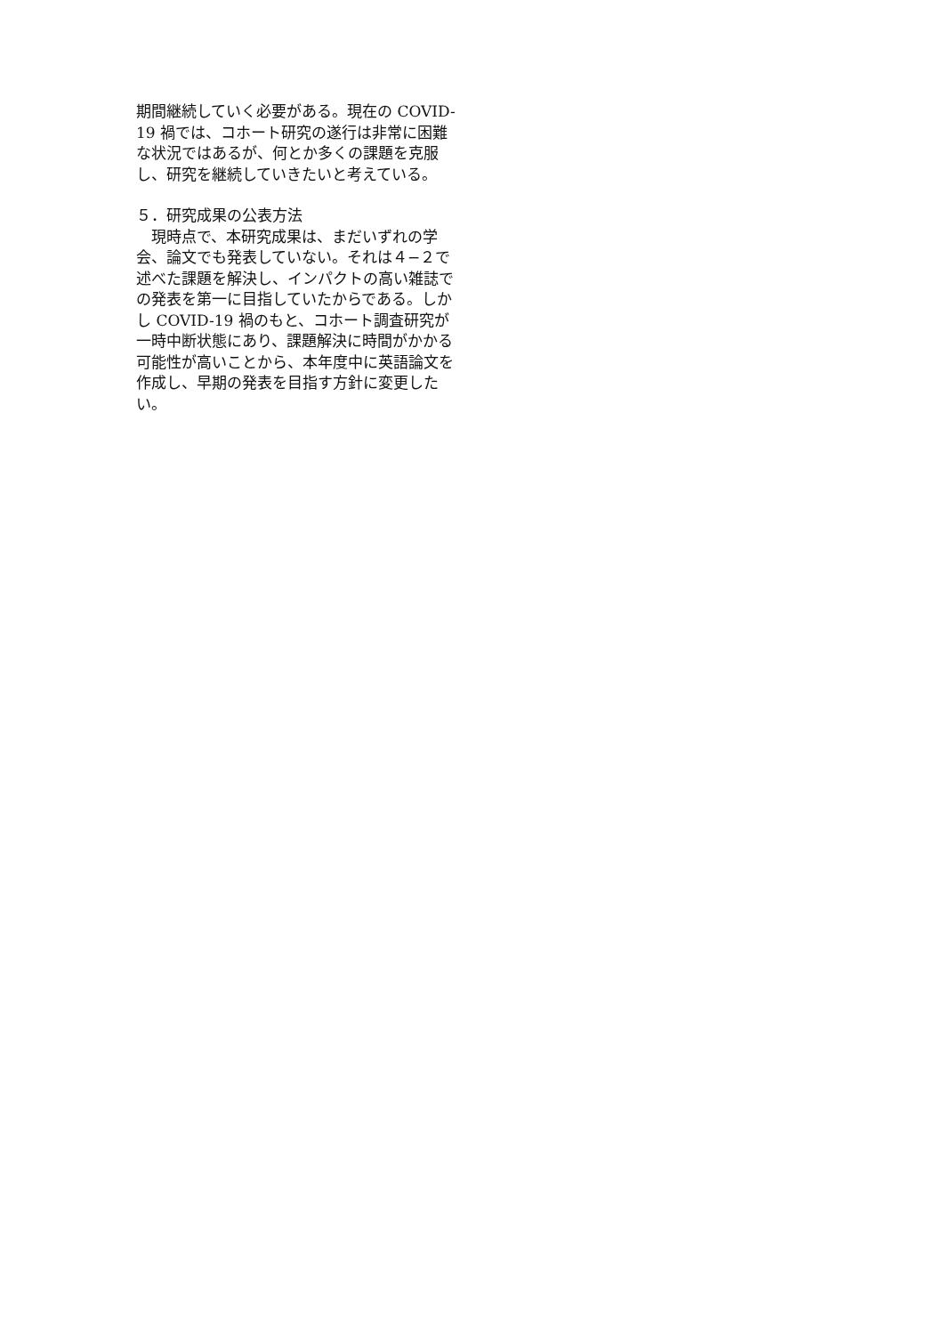期間継続していく必要がある。現在の COVID-19 禍では、コホート研究の遂行は非常に困難な状況ではあるが、何とか多くの課題を克服し、研究を継続していきたいと考えている。
５．研究成果の公表方法
　現時点で、本研究成果は、まだいずれの学会、論文でも発表していない。それは４−２で述べた課題を解決し、インパクトの高い雑誌での発表を第一に目指していたからである。しかし COVID-19 禍のもと、コホート調査研究が一時中断状態にあり、課題解決に時間がかかる可能性が高いことから、本年度中に英語論文を作成し、早期の発表を目指す方針に変更したい。